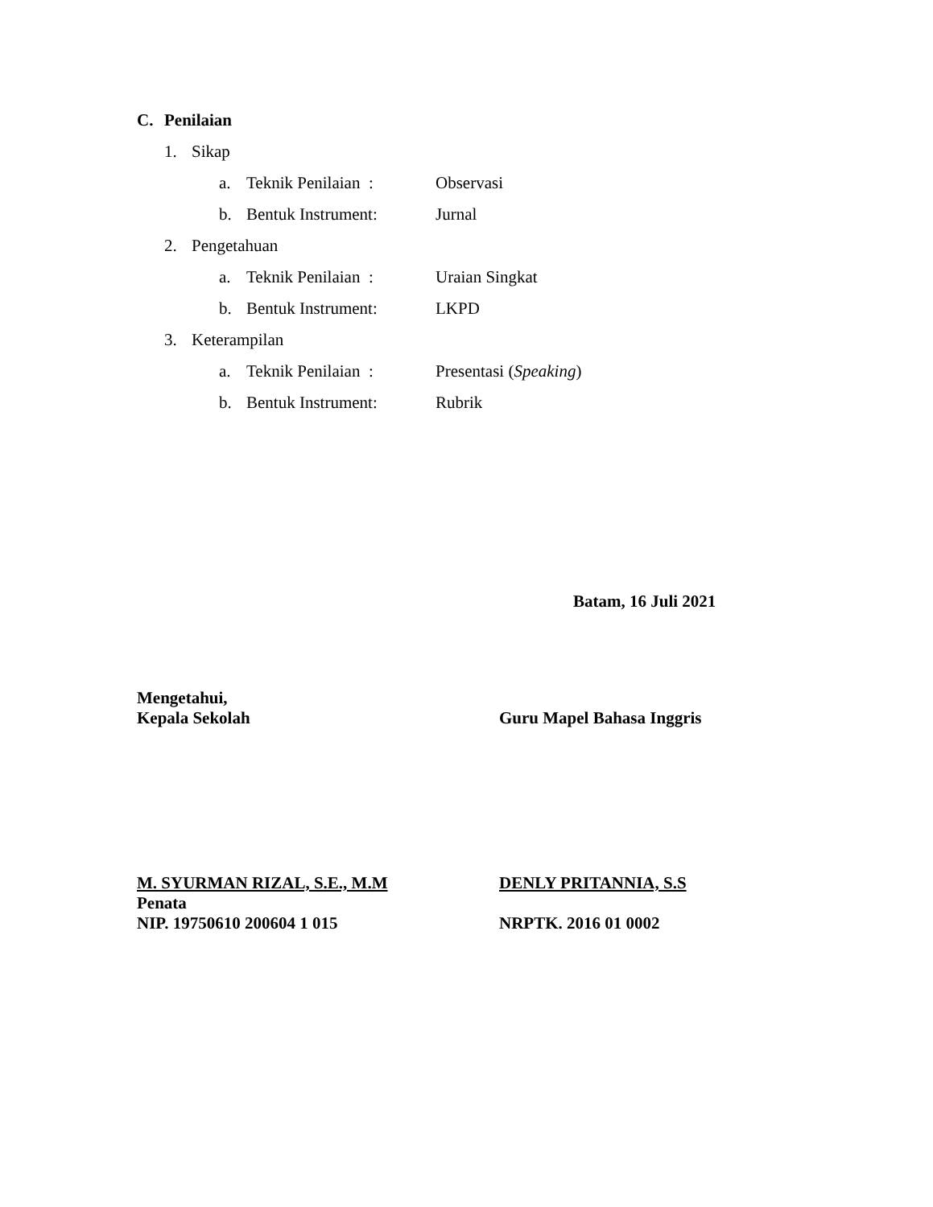C. Penilaian
1. Sikap
a. Teknik Penilaian : Observasi
b. Bentuk Instrument: Jurnal
2. Pengetahuan
a. Teknik Penilaian : Uraian Singkat
b. Bentuk Instrument: LKPD
3. Keterampilan
a. Teknik Penilaian : Presentasi (Speaking)
b. Bentuk Instrument: Rubrik
Batam, 16 Juli 2021
Mengetahui,
Kepala Sekolah
Guru Mapel Bahasa Inggris
M. SYURMAN RIZAL, S.E., M.M
Penata
NIP. 19750610 200604 1 015
DENLY PRITANNIA, S.S
NRPTK. 2016 01 0002